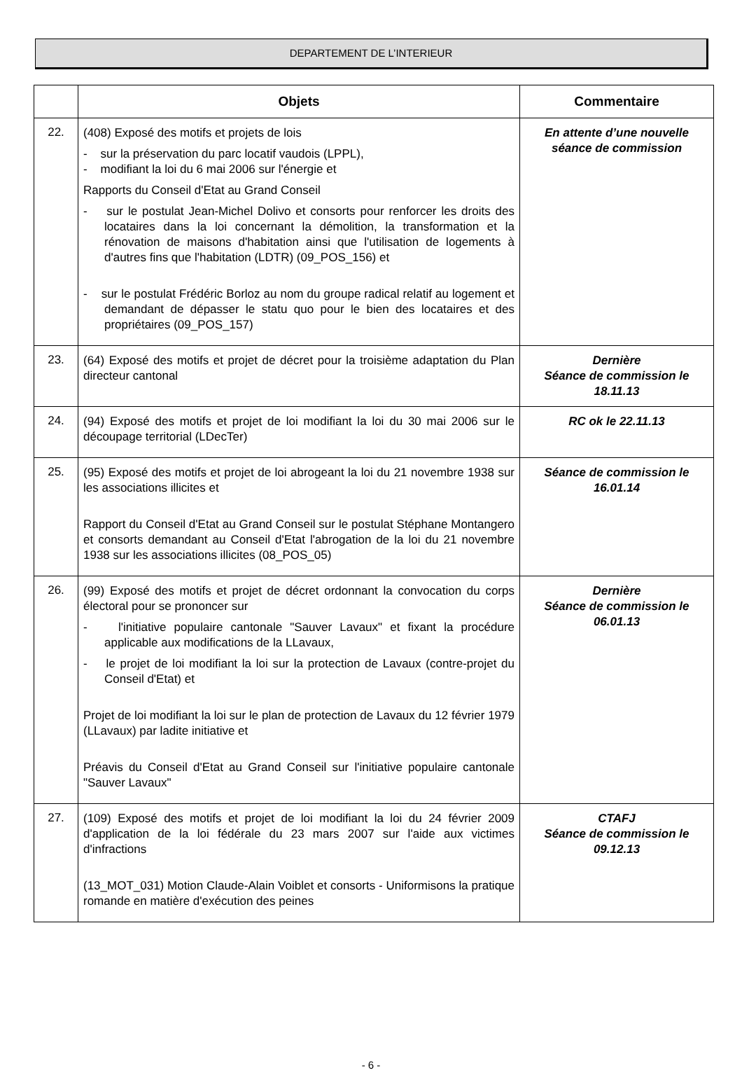DEPARTEMENT DE L’INTERIEUR
| | Objets | Commentaire |
| --- | --- | --- |
| 22. | (408) Exposé des motifs et projets de lois - sur la préservation du parc locatif vaudois (LPPL), - modifiant la loi du 6 mai 2006 sur l'énergie et Rapports du Conseil d'Etat au Grand Conseil - sur le postulat Jean-Michel Dolivo et consorts pour renforcer les droits des locataires dans la loi concernant la démolition, la transformation et la rénovation de maisons d'habitation ainsi que l'utilisation de logements à d'autres fins que l'habitation (LDTR) (09_POS_156) et - sur le postulat Frédéric Borloz au nom du groupe radical relatif au logement et demandant de dépasser le statu quo pour le bien des locataires et des propriétaires (09_POS_157) | En attente d’une nouvelle séance de commission |
| 23. | (64) Exposé des motifs et projet de décret pour la troisième adaptation du Plan directeur cantonal | Dernière Séance de commission le 18.11.13 |
| 24. | (94) Exposé des motifs et projet de loi modifiant la loi du 30 mai 2006 sur le découpage territorial (LDecTer) | RC ok le 22.11.13 |
| 25. | (95) Exposé des motifs et projet de loi abrogeant la loi du 21 novembre 1938 sur les associations illicites et Rapport du Conseil d'Etat au Grand Conseil sur le postulat Stéphane Montangero et consorts demandant au Conseil d'Etat l'abrogation de la loi du 21 novembre 1938 sur les associations illicites (08_POS_05) | Séance de commission le 16.01.14 |
| 26. | (99) Exposé des motifs et projet de décret ordonnant la convocation du corps électoral pour se prononcer sur - l'initiative populaire cantonale "Sauver Lavaux" et fixant la procédure applicable aux modifications de la LLavaux, - le projet de loi modifiant la loi sur la protection de Lavaux (contre-projet du Conseil d'Etat) et Projet de loi modifiant la loi sur le plan de protection de Lavaux du 12 février 1979 (LLavaux) par ladite initiative et Préavis du Conseil d'Etat au Grand Conseil sur l'initiative populaire cantonale "Sauver Lavaux" | Dernière Séance de commission le 06.01.13 |
| 27. | (109) Exposé des motifs et projet de loi modifiant la loi du 24 février 2009 d'application de la loi fédérale du 23 mars 2007 sur l'aide aux victimes d'infractions (13_MOT_031) Motion Claude-Alain Voiblet et consorts - Uniformisons la pratique romande en matière d'exécution des peines | CTAFJ Séance de commission le 09.12.13 |
- 6 -